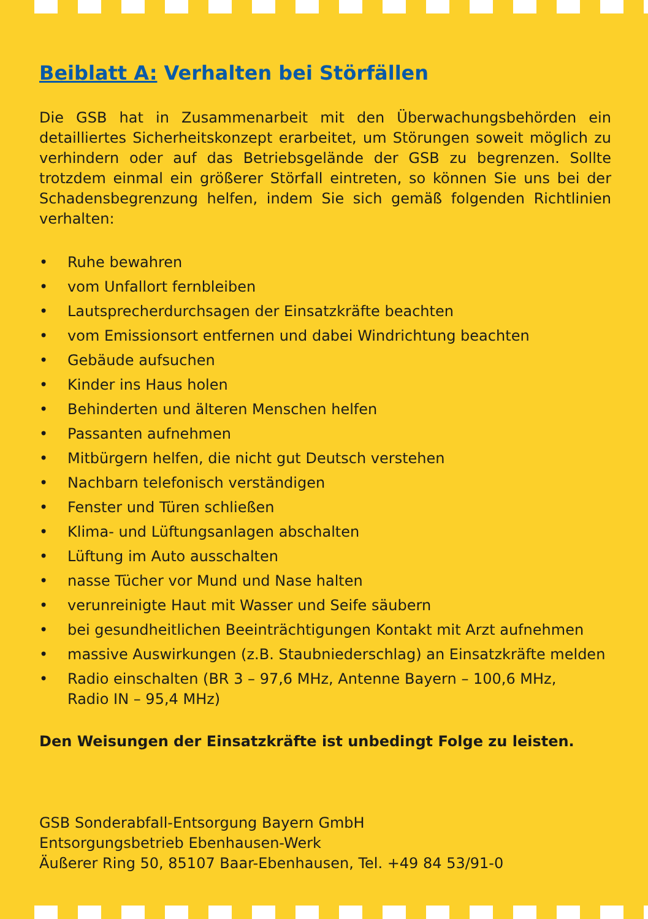Beiblatt A: Verhalten bei Störfällen
Die GSB hat in Zusammenarbeit mit den Überwachungsbehörden ein detailliertes Sicherheitskonzept erarbeitet, um Störungen soweit möglich zu verhindern oder auf das Betriebsgelände der GSB zu begrenzen. Sollte trotzdem einmal ein größerer Störfall eintreten, so können Sie uns bei der Schadensbegrenzung helfen, indem Sie sich gemäß folgenden Richtlinien verhalten:
• Ruhe bewahren
• vom Unfallort fernbleiben
• Lautsprecherdurchsagen der Einsatzkräfte beachten
• vom Emissionsort entfernen und dabei Windrichtung beachten
• Gebäude aufsuchen
• Kinder ins Haus holen
• Behinderten und älteren Menschen helfen
• Passanten aufnehmen
• Mitbürgern helfen, die nicht gut Deutsch verstehen
• Nachbarn telefonisch verständigen
• Fenster und Türen schließen
• Klima- und Lüftungsanlagen abschalten
• Lüftung im Auto ausschalten
• nasse Tücher vor Mund und Nase halten
• verunreinigte Haut mit Wasser und Seife säubern
• bei gesundheitlichen Beeinträchtigungen Kontakt mit Arzt aufnehmen
• massive Auswirkungen (z.B. Staubniederschlag) an Einsatzkräfte melden
• Radio einschalten (BR 3 – 97,6 MHz, Antenne Bayern – 100,6 MHz,
Radio IN – 95,4 MHz)
Den Weisungen der Einsatzkräfte ist unbedingt Folge zu leisten.
GSB Sonderabfall-Entsorgung Bayern GmbH
Entsorgungsbetrieb Ebenhausen-Werk
Äußerer Ring 50, 85107 Baar-Ebenhausen, Tel. +49 84 53/91-0